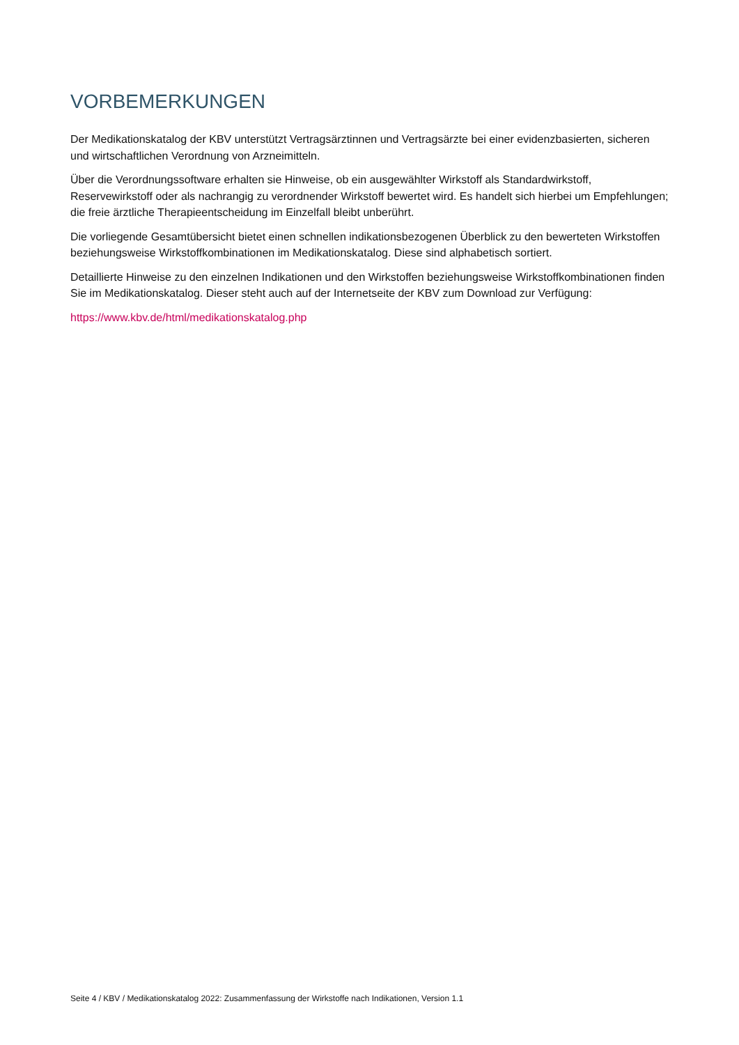VORBEMERKUNGEN
Der Medikationskatalog der KBV unterstützt Vertragsärztinnen und Vertragsärzte bei einer evidenzbasierten, sicheren und wirtschaftlichen Verordnung von Arzneimitteln.
Über die Verordnungssoftware erhalten sie Hinweise, ob ein ausgewählter Wirkstoff als Standardwirkstoff, Reservewirkstoff oder als nachrangig zu verordnender Wirkstoff bewertet wird. Es handelt sich hierbei um Empfehlungen; die freie ärztliche Therapieentscheidung im Einzelfall bleibt unberührt.
Die vorliegende Gesamtübersicht bietet einen schnellen indikationsbezogenen Überblick zu den bewerteten Wirkstoffen beziehungsweise Wirkstoffkombinationen im Medikationskatalog. Diese sind alphabetisch sortiert.
Detaillierte Hinweise zu den einzelnen Indikationen und den Wirkstoffen beziehungsweise Wirkstoffkombinationen finden Sie im Medikationskatalog. Dieser steht auch auf der Internetseite der KBV zum Download zur Verfügung:
https://www.kbv.de/html/medikationskatalog.php
Seite 4 / KBV / Medikationskatalog 2022: Zusammenfassung der Wirkstoffe nach Indikationen, Version 1.1